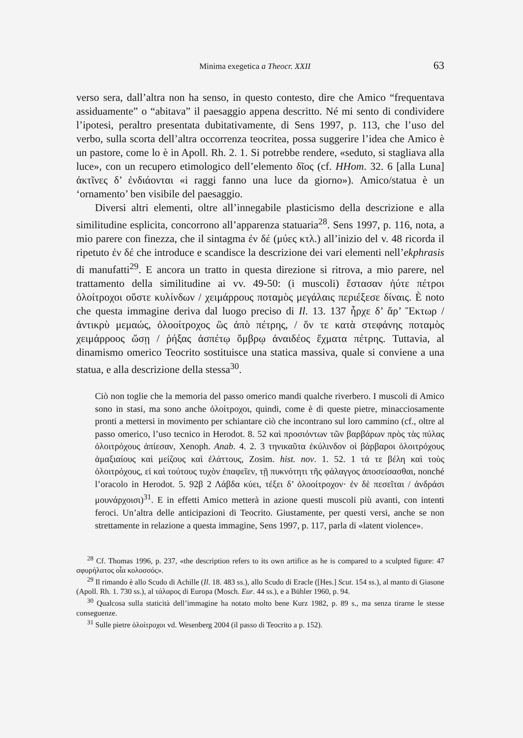Minima exegetica a Theocr. XXII 63
verso sera, dall’altra non ha senso, in questo contesto, dire che Amico “frequentava assiduamente” o “abitava” il paesaggio appena descritto. Né mi sento di condividere l’ipotesi, peraltro presentata dubitativamente, di Sens 1997, p. 113, che l’uso del verbo, sulla scorta dell’altra occorrenza teocritea, possa suggerire l’idea che Amico è un pastore, come lo è in Apoll. Rh. 2. 1. Si potrebbe rendere, «seduto, si stagliava alla luce», con un recupero etimologico dell’elemento δῖος (cf. HHom. 32. 6 [alla Luna] ἀκτῖνες δ’ ἐνδιάονται «i raggi fanno una luce da giorno»). Amico/statua è un ‘ornamento’ ben visibile del paesaggio.
Diversi altri elementi, oltre all’innegabile plasticismo della descrizione e alla similitudine esplicita, concorrono all’apparenza statuaria<sup>28</sup>. Sens 1997, p. 116, nota, a mio parere con finezza, che il sintagma ἐν δέ (μύες κτλ.) all’inizio del v. 48 ricorda il ripetuto ἐν δέ che introduce e scandisce la descrizione dei vari elementi nell’ekphrasis di manufatti<sup>29</sup>. E ancora un tratto in questa direzione si ritrova, a mio parere, nel trattamento della similitudine ai vv. 49-50: (i muscoli) ἕστασαν ἠύτε πέτροι ὀλοίτροχοι οὕστε κυλίνδων / χειμάρρους ποταμὸς μεγάλαις περιέξεσε δίναις. È noto che questa immagine deriva dal luogo preciso di Il. 13. 137 ἦρχε δ’ ἄρ’ Ἕκτωρ / ἀντικρὺ μεμαώς, ὀλοοίτροχος ὣς ἀπὸ πέτρης, / ὅν τε κατὰ στεφάνης ποταμὸς χειμάρροος ὤσῃ / ῥήξας ἀσπέτῳ ὄμβρῳ ἀναιδέος ἔχματα πέτρης. Tuttavia, al dinamismo omerico Teocrito sostituisce una statica massiva, quale si conviene a una statua, e alla descrizione della stessa<sup>30</sup>.
Ciò non toglie che la memoria del passo omerico mandi qualche riverbero. I muscoli di Amico sono in stasi, ma sono anche ὀλοίτροχοι, quindi, come è di queste pietre, minacciosamente pronti a mettersi in movimento per schiantare ciò che incontrano sul loro cammino (cf., oltre al passo omerico, l’uso tecnico in Herodot. 8. 52 καὶ προσιόντων τῶν βαρβάρων πρὸς τὰς πύλας ὀλοιτρόχους ἀπίεσαν, Xenoph. Anab. 4. 2. 3 τηνικαῦτα ἐκύλινδον οἱ βάρβαροι ὀλοιτρόχους ἁμαξιαίους καὶ μείζους καὶ ἐλάττους, Zosim. hist. nov. 1. 52. 1 τά τε βέλη καὶ τοὺς ὀλοιτρόχους, εἰ καὶ τούτους τυχὸν ἐπαφεῖεν, τῇ πυκνότητι τῆς φάλαγγος ἀποσείσασθαι, nonché l’oracolo in Herodot. 5. 92β 2 Λάβδα κύει, τέξει δ’ ὀλοοίτροχον· ἐν δὲ πεσεῖται / ἀνδράσι μουνάρχοισι)<sup>31</sup>. E in effetti Amico metterà in azione questi muscoli più avanti, con intenti feroci. Un’altra delle anticipazioni di Teocrito. Giustamente, per questi versi, anche se non strettamente in relazione a questa immagine, Sens 1997, p. 117, parla di «latent violence».
<sup>28</sup> Cf. Thomas 1996, p. 237, «the description refers to its own artifice as he is compared to a sculpted figure: 47 σφυρήλατος οἷα κολοσσός».
<sup>29</sup> Il rimando è allo Scudo di Achille (Il. 18. 483 ss.), allo Scudo di Eracle ([Hes.] Scut. 154 ss.), al manto di Giasone (Apoll. Rh. 1. 730 ss.), al τάλαρος di Europa (Mosch. Eur. 44 ss.), e a Bühler 1960, p. 94.
<sup>30</sup> Qualcosa sulla staticità dell’immagine ha notato molto bene Kurz 1982, p. 89 s., ma senza tirarne le stesse conseguenze.
<sup>31</sup> Sulle pietre ὀλοίτροχοι vd. Wesenberg 2004 (il passo di Teocrito a p. 152).